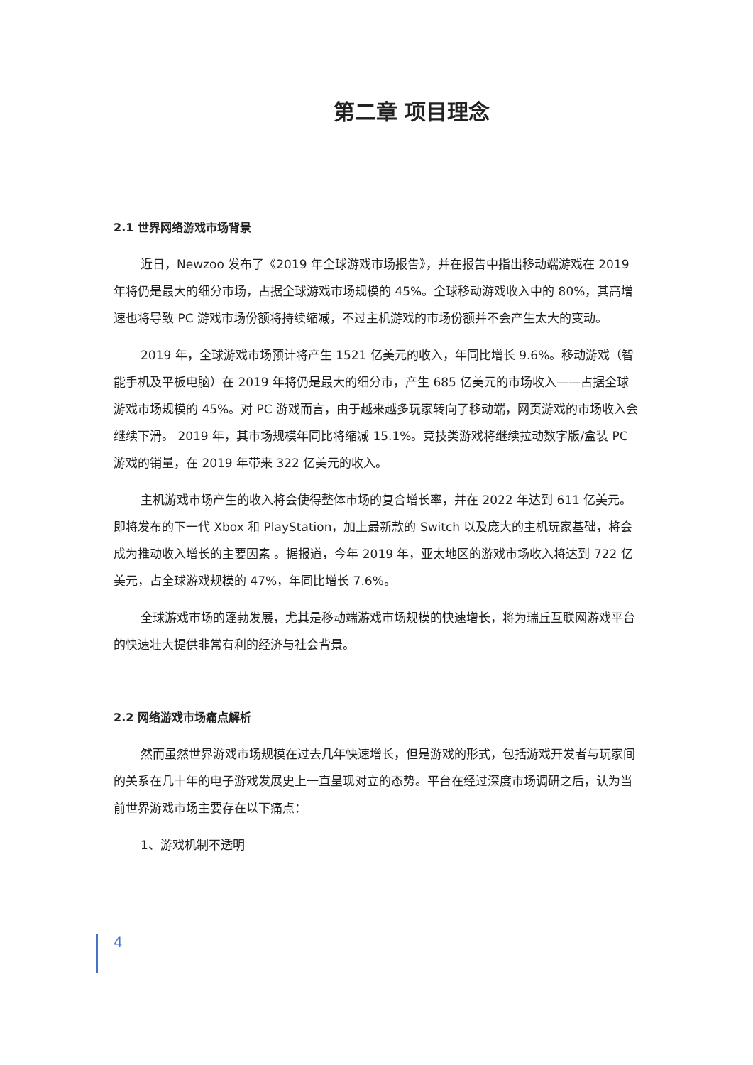第二章 项目理念
2.1 世界网络游戏市场背景
近日，Newzoo 发布了《2019 年全球游戏市场报告》，并在报告中指出移动端游戏在 2019 年将仍是最大的细分市场，占据全球游戏市场规模的 45%。全球移动游戏收入中的 80%，其高增速也将导致 PC 游戏市场份额将持续缩减，不过主机游戏的市场份额并不会产生太大的变动。
2019 年，全球游戏市场预计将产生 1521 亿美元的收入，年同比增长 9.6%。移动游戏（智能手机及平板电脑）在 2019 年将仍是最大的细分市，产生 685 亿美元的市场收入——占据全球游戏市场规模的 45%。对 PC 游戏而言，由于越来越多玩家转向了移动端，网页游戏的市场收入会继续下滑。 2019 年，其市场规模年同比将缩减 15.1%。竞技类游戏将继续拉动数字版/盒装 PC 游戏的销量，在 2019 年带来 322 亿美元的收入。
主机游戏市场产生的收入将会使得整体市场的复合增长率，并在 2022 年达到 611 亿美元。即将发布的下一代 Xbox 和 PlayStation，加上最新款的 Switch 以及庞大的主机玩家基础，将会成为推动收入增长的主要因素 。据报道，今年 2019 年，亚太地区的游戏市场收入将达到 722 亿美元，占全球游戏规模的 47%，年同比增长 7.6%。
全球游戏市场的蓬勃发展，尤其是移动端游戏市场规模的快速增长，将为瑞丘互联网游戏平台的快速壮大提供非常有利的经济与社会背景。
2.2 网络游戏市场痛点解析
然而虽然世界游戏市场规模在过去几年快速增长，但是游戏的形式，包括游戏开发者与玩家间的关系在几十年的电子游戏发展史上一直呈现对立的态势。平台在经过深度市场调研之后，认为当前世界游戏市场主要存在以下痛点：
1、游戏机制不透明
4